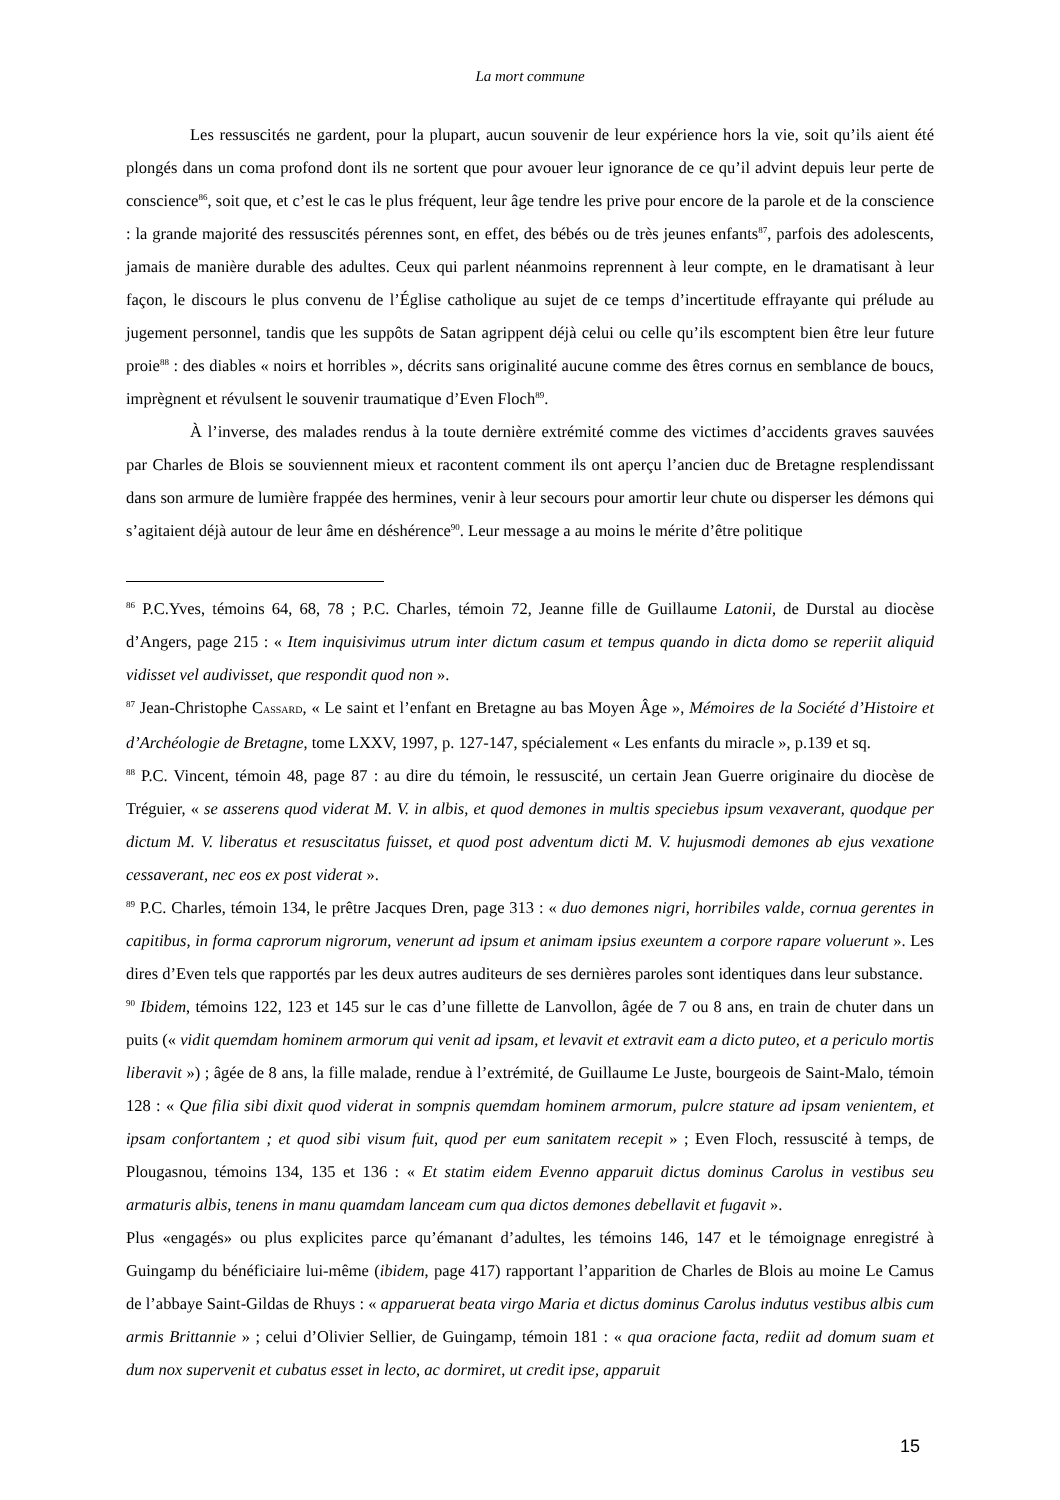La mort commune
Les ressuscités ne gardent, pour la plupart, aucun souvenir de leur expérience hors la vie, soit qu’ils aient été plongés dans un coma profond dont ils ne sortent que pour avouer leur ignorance de ce qu’il advint depuis leur perte de conscience<sup>86</sup>, soit que, et c’est le cas le plus fréquent, leur âge tendre les prive pour encore de la parole et de la conscience : la grande majorité des ressuscités pérennes sont, en effet, des bébés ou de très jeunes enfants<sup>87</sup>, parfois des adolescents, jamais de manière durable des adultes. Ceux qui parlent néanmoins reprennent à leur compte, en le dramatisant à leur façon, le discours le plus convenu de l’Église catholique au sujet de ce temps d’incertitude effrayante qui prélude au jugement personnel, tandis que les suppôts de Satan agrippent déjà celui ou celle qu’ils escomptent bien être leur future proie<sup>88</sup> : des diables « noirs et horribles », décrits sans originalité aucune comme des êtres cornus en semblance de boucs, imprègnent et révulsent le souvenir traumatique d’Even Floch<sup>89</sup>.
À l’inverse, des malades rendus à la toute dernière extrémité comme des victimes d’accidents graves sauvées par Charles de Blois se souviennent mieux et racontent comment ils ont aperçu l’ancien duc de Bretagne resplendissant dans son armure de lumière frappée des hermines, venir à leur secours pour amortir leur chute ou disperser les démons qui s’agitaient déjà autour de leur âme en déshérence<sup>90</sup>. Leur message a au moins le mérite d’être politique
<sup>86</sup> P.C.Yves, témoins 64, 68, 78 ; P.C. Charles, témoin 72, Jeanne fille de Guillaume Latonii, de Durstal au diocèse d’Angers, page 215 : « Item inquisivimus utrum inter dictum casum et tempus quando in dicta domo se reperiit aliquid vidisset vel audivisset, que respondit quod non ».
<sup>87</sup> Jean-Christophe CASSARD, « Le saint et l’enfant en Bretagne au bas Moyen Âge », Mémoires de la Société d’Histoire et d’Archéologie de Bretagne, tome LXXV, 1997, p. 127-147, spécialement « Les enfants du miracle », p.139 et sq.
<sup>88</sup> P.C. Vincent, témoin 48, page 87 : au dire du témoin, le ressuscité, un certain Jean Guerre originaire du diocèse de Tréguier, « se asserens quod viderat M. V. in albis, et quod demones in multis speciebus ipsum vexaverant, quodque per dictum M. V. liberatus et resuscitatus fuisset, et quod post adventum dicti M. V. hujusmodi demones ab ejus vexatione cessaverant, nec eos ex post viderat ».
<sup>89</sup> P.C. Charles, témoin 134, le prêtre Jacques Dren, page 313 : « duo demones nigri, horribiles valde, cornua gerentes in capitibus, in forma caprorum nigrorum, venerunt ad ipsum et animam ipsius exeuntem a corpore rapare voluerunt ». Les dires d’Even tels que rapportés par les deux autres auditeurs de ses dernières paroles sont identiques dans leur substance.
<sup>90</sup> Ibidem, témoins 122, 123 et 145 sur le cas d’une fillette de Lanvollon, âgée de 7 ou 8 ans, en train de chuter dans un puits (« vidit quemdam hominem armorum qui venit ad ipsam, et levavit et extravit eam a dicto puteo, et a periculo mortis liberavit ») ; âgée de 8 ans, la fille malade, rendue à l’extrémité, de Guillaume Le Juste, bourgeois de Saint-Malo, témoin 128 : « Que filia sibi dixit quod viderat in sompnis quemdam hominem armorum, pulcre stature ad ipsam venientem, et ipsam confortantem ; et quod sibi visum fuit, quod per eum sanitatem recepit » ; Even Floch, ressuscité à temps, de Plougasnou, témoins 134, 135 et 136 : « Et statim eidem Evenno apparuit dictus dominus Carolus in vestibus seu armaturis albis, tenens in manu quamdam lanceam cum qua dictos demones debellavit et fugavit ».
Plus «engagés» ou plus explicites parce qu’émanant d’adultes, les témoins 146, 147 et le témoignage enregistré à Guingamp du bénéficiaire lui-même (ibidem, page 417) rapportant l’apparition de Charles de Blois au moine Le Camus de l’abbaye Saint-Gildas de Rhuys : « apparuerat beata virgo Maria et dictus dominus Carolus indutus vestibus albis cum armis Brittannie » ; celui d’Olivier Sellier, de Guingamp, témoin 181 : « qua oracione facta, rediit ad domum suam et dum nox supervenit et cubatus esset in lecto, ac dormiret, ut credit ipse, apparuit
15